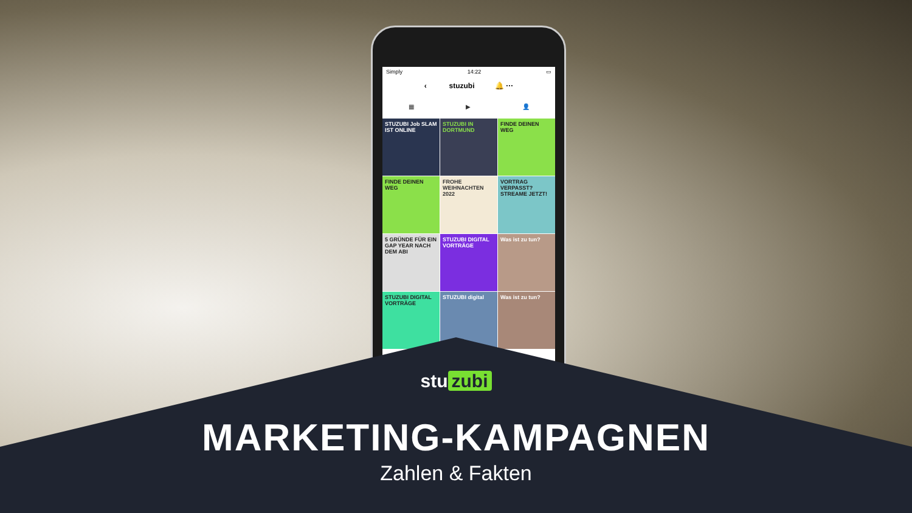Simply 14:22 ▭
‹ stuzubi 🔔 ···
▦ ▶ 👤
STUZUBI Job SLAM IST ONLINE
STUZUBI IN DORTMUND
FINDE DEINEN WEG
FINDE DEINEN WEG
FROHE WEIHNACHTEN 2022
VORTRAG VERPASST? STREAME JETZT!
5 GRÜNDE FÜR EIN GAP YEAR NACH DEM ABI
STUZUBI DIGITAL VORTRÄGE
Was ist zu tun?
STUZUBI DIGITAL VORTRÄGE
STUZUBI digital
Was ist zu tun?
stu zubi
MARKETING-KAMPAGNEN
Zahlen & Fakten